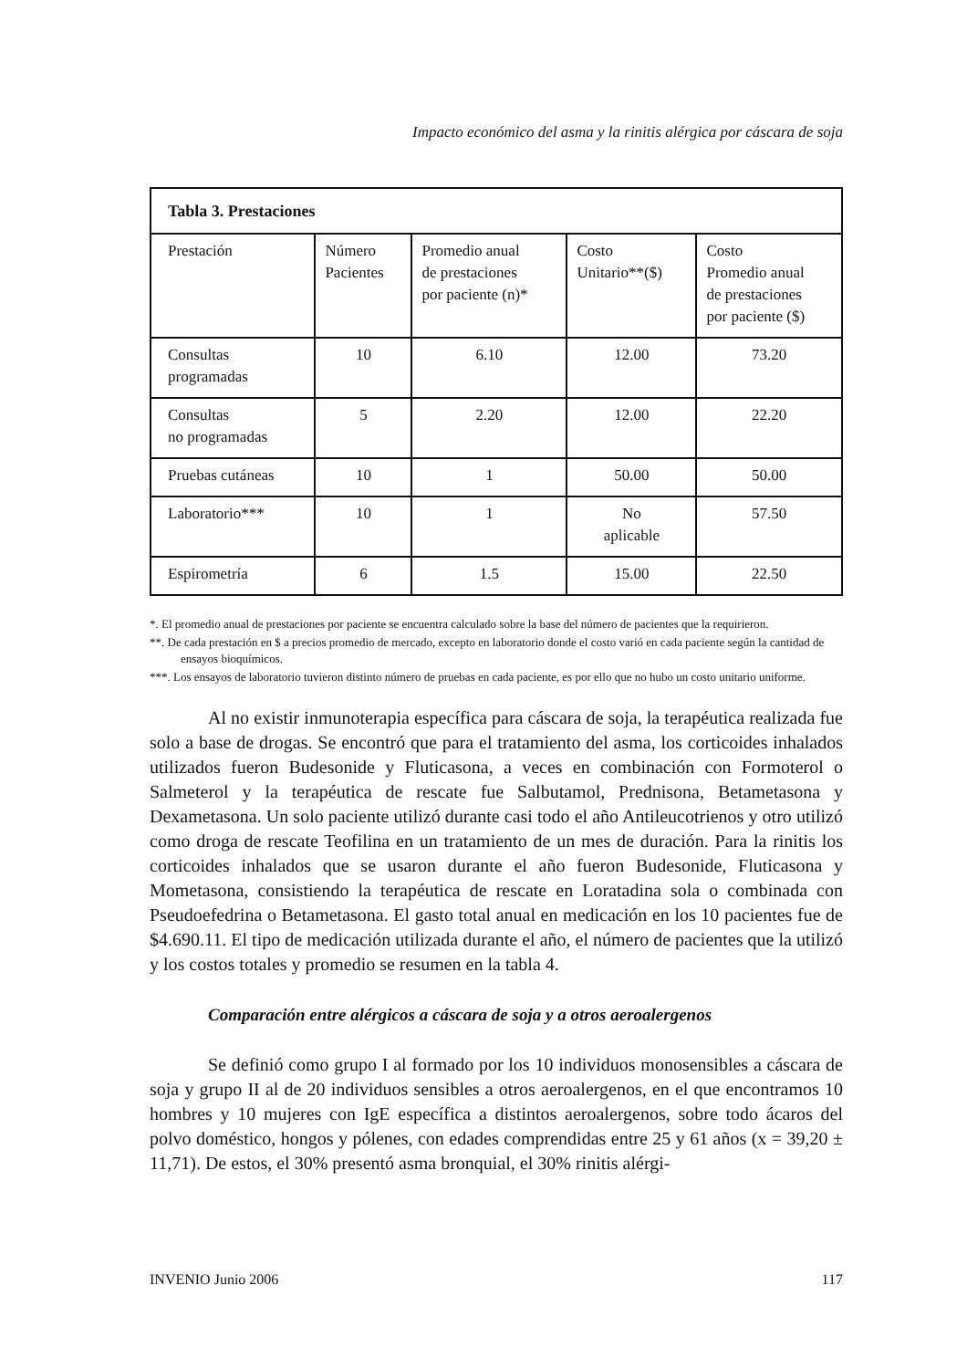Impacto económico del asma y la rinitis alérgica por cáscara de soja
| Tabla 3. Prestaciones | | | | |
| Prestación | Número Pacientes | Promedio anual de prestaciones por paciente (n)* | Costo Unitario**($) | Costo Promedio anual de prestaciones por paciente ($) |
| Consultas programadas | 10 | 6.10 | 12.00 | 73.20 |
| Consultas no programadas | 5 | 2.20 | 12.00 | 22.20 |
| Pruebas cutáneas | 10 | 1 | 50.00 | 50.00 |
| Laboratorio*** | 10 | 1 | No aplicable | 57.50 |
| Espirometría | 6 | 1.5 | 15.00 | 22.50 |
*. El promedio anual de prestaciones por paciente se encuentra calculado sobre la base del número de pacientes que la requirieron.
**. De cada prestación en $ a precios promedio de mercado, excepto en laboratorio donde el costo varió en cada paciente según la cantidad de ensayos bioquímicos.
***. Los ensayos de laboratorio tuvieron distinto número de pruebas en cada paciente, es por ello que no hubo un costo unitario uniforme.
Al no existir inmunoterapia específica para cáscara de soja, la terapéutica realizada fue solo a base de drogas. Se encontró que para el tratamiento del asma, los corticoides inhalados utilizados fueron Budesonide y Fluticasona, a veces en combinación con Formoterol o Salmeterol y la terapéutica de rescate fue Salbutamol, Prednisona, Betametasona y Dexametasona. Un solo paciente utilizó durante casi todo el año Antileucotrienos y otro utilizó como droga de rescate Teofilina en un tratamiento de un mes de duración. Para la rinitis los corticoides inhalados que se usaron durante el año fueron Budesonide, Fluticasona y Mometasona, consistiendo la terapéutica de rescate en Loratadina sola o combinada con Pseudoefedrina o Betametasona. El gasto total anual en medicación en los 10 pacientes fue de $4.690.11. El tipo de medicación utilizada durante el año, el número de pacientes que la utilizó y los costos totales y promedio se resumen en la tabla 4.
Comparación entre alérgicos a cáscara de soja y a otros aeroalergenos
Se definió como grupo I al formado por los 10 individuos monosensibles a cáscara de soja y grupo II al de 20 individuos sensibles a otros aeroalergenos, en el que encontramos 10 hombres y 10 mujeres con IgE específica a distintos aeroalergenos, sobre todo ácaros del polvo doméstico, hongos y pólenes, con edades comprendidas entre 25 y 61 años (x = 39,20 ± 11,71). De estos, el 30% presentó asma bronquial, el 30% rinitis alérgi-
INVENIO Junio 2006 117